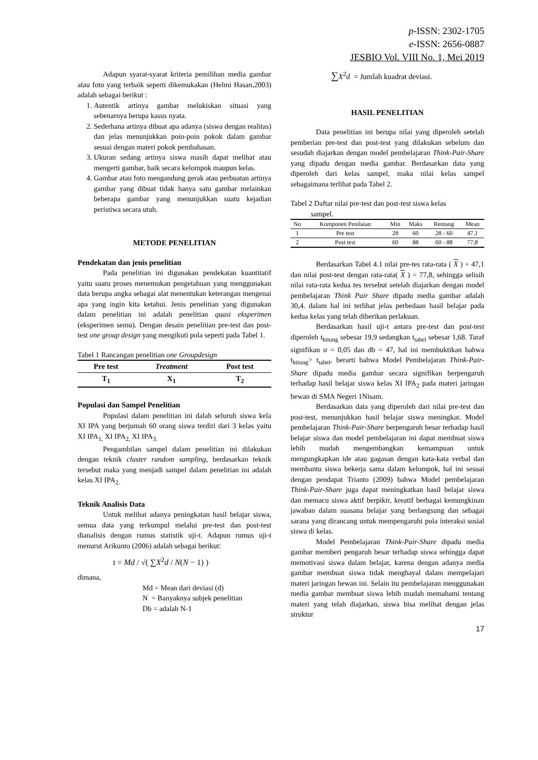p-ISSN: 2302-1705
e-ISSN: 2656-0887
JESBIO Vol. VIII No. 1, Mei 2019
Adapun syarat-syarat kriteria pemilihan media gambar atau foto yang terbaik seperti dikemukakan (Helmi Hasan,2003) adalah sebagai berikut :
1. Autentik artinya gambar melukiskan situasi yang sebenarnya berupa kasus nyata.
2. Sederhana artinya dibuat apa adanya (siswa dengan realitas) dan jelas menunjukkan poin-poin pokok dalam gambar sesuai dengan materi pokok pembahasan.
3. Ukuran sedang artinya siswa masih dapat melihat atau mengerti gambar, baik secara kelompok maupun kelas.
4. Gambar atau foto mengandung gerak atau perbuatan artinya gambar yang dibuat tidak hanya satu gambar melainkan beberapa gambar yang menunjukkan suatu kejadian peristiwa secara utuh.
METODE PENELITIAN
Pendekatan dan jenis penelitian
Pada penelitian ini digunakan pendekatan kuantitatif yaitu suatu proses menemukan pengetahuan yang menggunakan data berupa angka sebagai alat menentukan keterangan mengenai apa yang ingin kita ketahui. Jenis penelitian yang digunakan dalam penelitian ini adalah penelitian quasi eksperimen (eksperimen semu). Dengan desain penelitian pre-test dan post-test one group design yang mengikuti pola seperti pada Tabel 1.
Tabel 1 Rancangan penelitian one Groupdesign
| Pre test | Treatment | Post test |
| --- | --- | --- |
| T<sub>1</sub> | X<sub>1</sub> | T<sub>2</sub> |
Populasi dan Sampel Penelitian
Populasi dalam penelitian ini dalah seluruh siswa kela XI IPA yang berjumah 60 orang siswa terdiri dari 3 kelas yaitu XI IPA<sub>1,</sub> XI IPA<sub>2,</sub> XI IPA<sub>3.</sub>
Pengambilan sampel dalam penelitian ini dilakukan dengan teknik cluster random sampling, berdasarkan teknik tersebut maka yang menjadi sampel dalam penelitian ini adalah kelas XI IPA<sub>2.</sub>
Teknik Analisis Data
Untuk melihat adanya peningkatan hasil belajar siswa, semua data yang terkumpul melalui pre-test dan post-test dianalisis dengan rumus statistik uji-t. Adapun rumus uji-t menurut Arikunto (2006) adalah sebagai berikut:
t = Md / √( ∑X<sup>2</sup>d / N(N − 1) )
dimana,
Md = Mean dari deviasi (d)
N = Banyaknya subjek penelitian
Db = adalah N-1
∑X<sup>2</sup>d = Jumlah kuadrat deviasi.
HASIL PENELITIAN
Data penelitian ini berupa nilai yang diperoleh setelah pemberian pre-test dan post-test yang dilakukan sebelum dan sesudah diajarkan dengan model pembelajaran Think-Pair-Share yang dipadu dengan media gambar. Berdasarkan data yang diperoleh dari kelas sampel, maka nilai kelas sampel sebagaimana terlihat pada Tabel 2.
Tabel 2 Daftar nilai pre-test dan post-test siswa kelas
sampel.
| No | Komponen Penilaian | Min | Maks | Rentang | Mean |
| --- | --- | --- | --- | --- | --- |
| 1 | Pre test | 28 | 60 | 28 - 60 | 47,1 |
| 2 | Post test | 60 | 88 | 60 - 88 | 77,8 |
Berdasarkan Tabel 4.1 nilai pre-tes rata-rata ( X ) = 47,1 dan nilai post-test dengan rata-rata( X ) = 77,8, sehingga selisih nilai rata-rata kedua tes tersebut setelah diajarkan dengan model pembelajaran Think Pair Share dipadu media gambar adalah 30,4. dalam hal ini terlihat jelas perbedaan hasil belajar pada kedua kelas yang telah diberikan perlakuan.
Berdasarkan hasil uji-t antara pre-test dan post-test diperoleh t<sub>hitung</sub> sebesar 19,9 sedangkan t<sub>tabel</sub> sebesar 1,68. Taraf signifikan α = 0,05 dan db = 47, hal ini membuktikan bahwa t<sub>hitung</sub>> t<sub>tabel</sub>, berarti bahwa Model Pembelajaran Think-Pair-Share dipadu media gambar secara signifikan berpengaruh terhadap hasil belajar siswa kelas XI IPA<sub>2</sub> pada materi jaringan hewan di SMA Negeri 1Nisam.
Berdasarkan data yang diperoleh dari nilai pre-test dan post-test, menunjukkan hasil belajar siswa meningkat. Model pembelajaran Think-Pair-Share berpengaruh besar terhadap hasil belajar siswa dan model pembelajaran ini dapat membuat siswa lebih mudah mengembangkan kemampuan untuk mengungkapkan ide atau gagasan dengan kata-kata verbal dan membantu siswa bekerja sama dalam kelompok, hal ini sesuai dengan pendapat Trianto (2009) bahwa Model pembelajaran Think-Pair-Share juga dapat meningkatkan hasil belajar siswa dan memacu siswa aktif berpikir, kreatif berbagai kemungkinan jawaban dalam suasana belajar yang berlangsung dan sebagai sarana yang dirancang untuk mempengaruhi pola interaksi sosial siswa di kelas.
Model Pembelajaran Think-Pair-Share dipadu media gambar memberi pengaruh besar terhadap siswa sehingga dapat memotivasi siswa dalam belajar, karena dengan adanya media gambar membuat siswa tidak menghayal dalam mempelajari materi jaringan hewan ini. Selain itu pembelajaran menggunakan media gambar membuat siswa lebih mudah memahami tentang materi yang telah diajarkan, siswa bisa melihat dengan jelas struktur
17